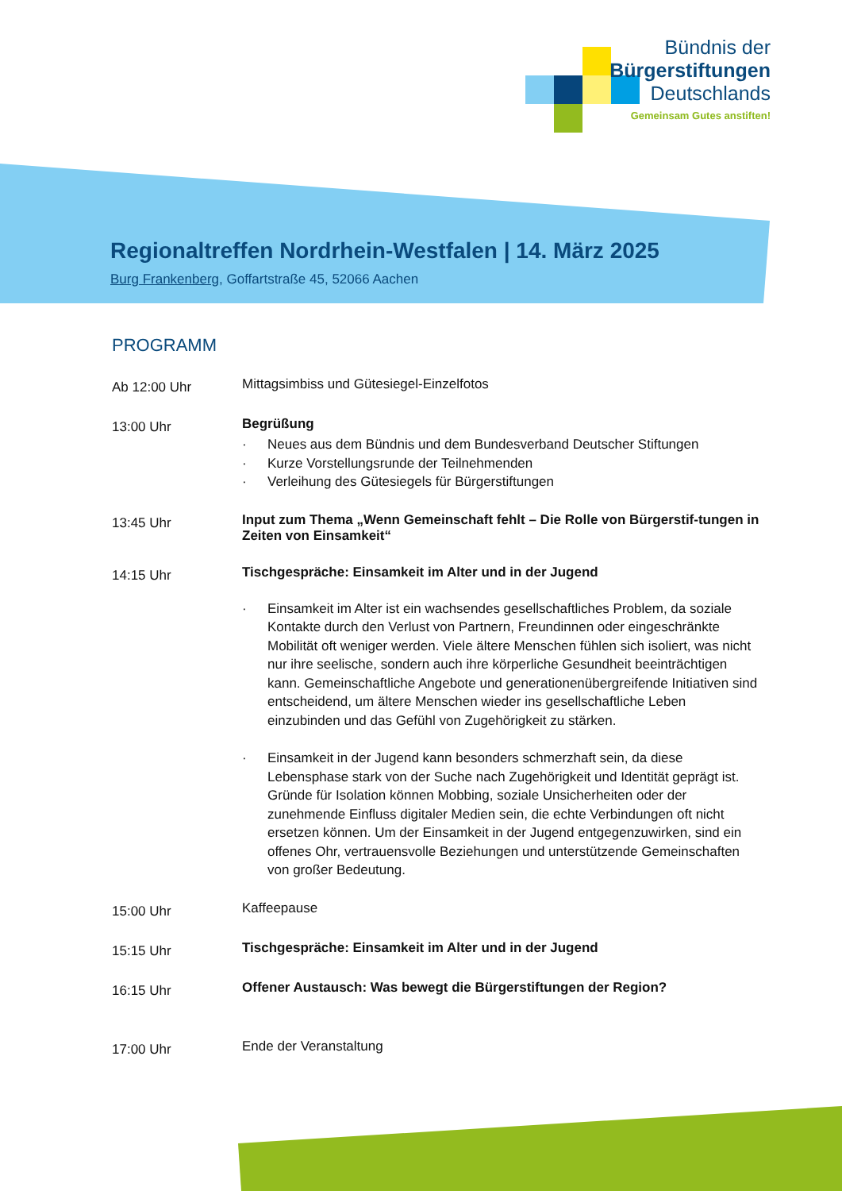Bündnis der
Bürgerstiftungen
Deutschlands
Gemeinsam Gutes anstiften!
Regionaltreffen Nordrhein-Westfalen | 14. März 2025
Burg Frankenberg, Goffartstraße 45, 52066 Aachen
PROGRAMM
Ab 12:00 Uhr
Mittagsimbiss und Gütesiegel-Einzelfotos
13:00 Uhr
Begrüßung
Neues aus dem Bündnis und dem Bundesverband Deutscher Stiftungen
Kurze Vorstellungsrunde der Teilnehmenden
Verleihung des Gütesiegels für Bürgerstiftungen
13:45 Uhr
Input zum Thema „Wenn Gemeinschaft fehlt – Die Rolle von Bürgerstif-tungen in Zeiten von Einsamkeit“
14:15 Uhr
Tischgespräche: Einsamkeit im Alter und in der Jugend
Einsamkeit im Alter ist ein wachsendes gesellschaftliches Problem, da soziale Kontakte durch den Verlust von Partnern, Freundinnen oder eingeschränkte Mobilität oft weniger werden. Viele ältere Menschen fühlen sich isoliert, was nicht nur ihre seelische, sondern auch ihre körperliche Gesundheit beeinträchtigen kann. Gemeinschaftliche Angebote und generationenübergreifende Initiativen sind entscheidend, um ältere Menschen wieder ins gesellschaftliche Leben einzubinden und das Gefühl von Zugehörigkeit zu stärken.
Einsamkeit in der Jugend kann besonders schmerzhaft sein, da diese Lebensphase stark von der Suche nach Zugehörigkeit und Identität geprägt ist. Gründe für Isolation können Mobbing, soziale Unsicherheiten oder der zunehmende Einfluss digitaler Medien sein, die echte Verbindungen oft nicht ersetzen können. Um der Einsamkeit in der Jugend entgegenzuwirken, sind ein offenes Ohr, vertrauensvolle Beziehungen und unterstützende Gemeinschaften von großer Bedeutung.
15:00 Uhr
Kaffeepause
15:15 Uhr
Tischgespräche: Einsamkeit im Alter und in der Jugend
16:15 Uhr
Offener Austausch: Was bewegt die Bürgerstiftungen der Region?
17:00 Uhr
Ende der Veranstaltung